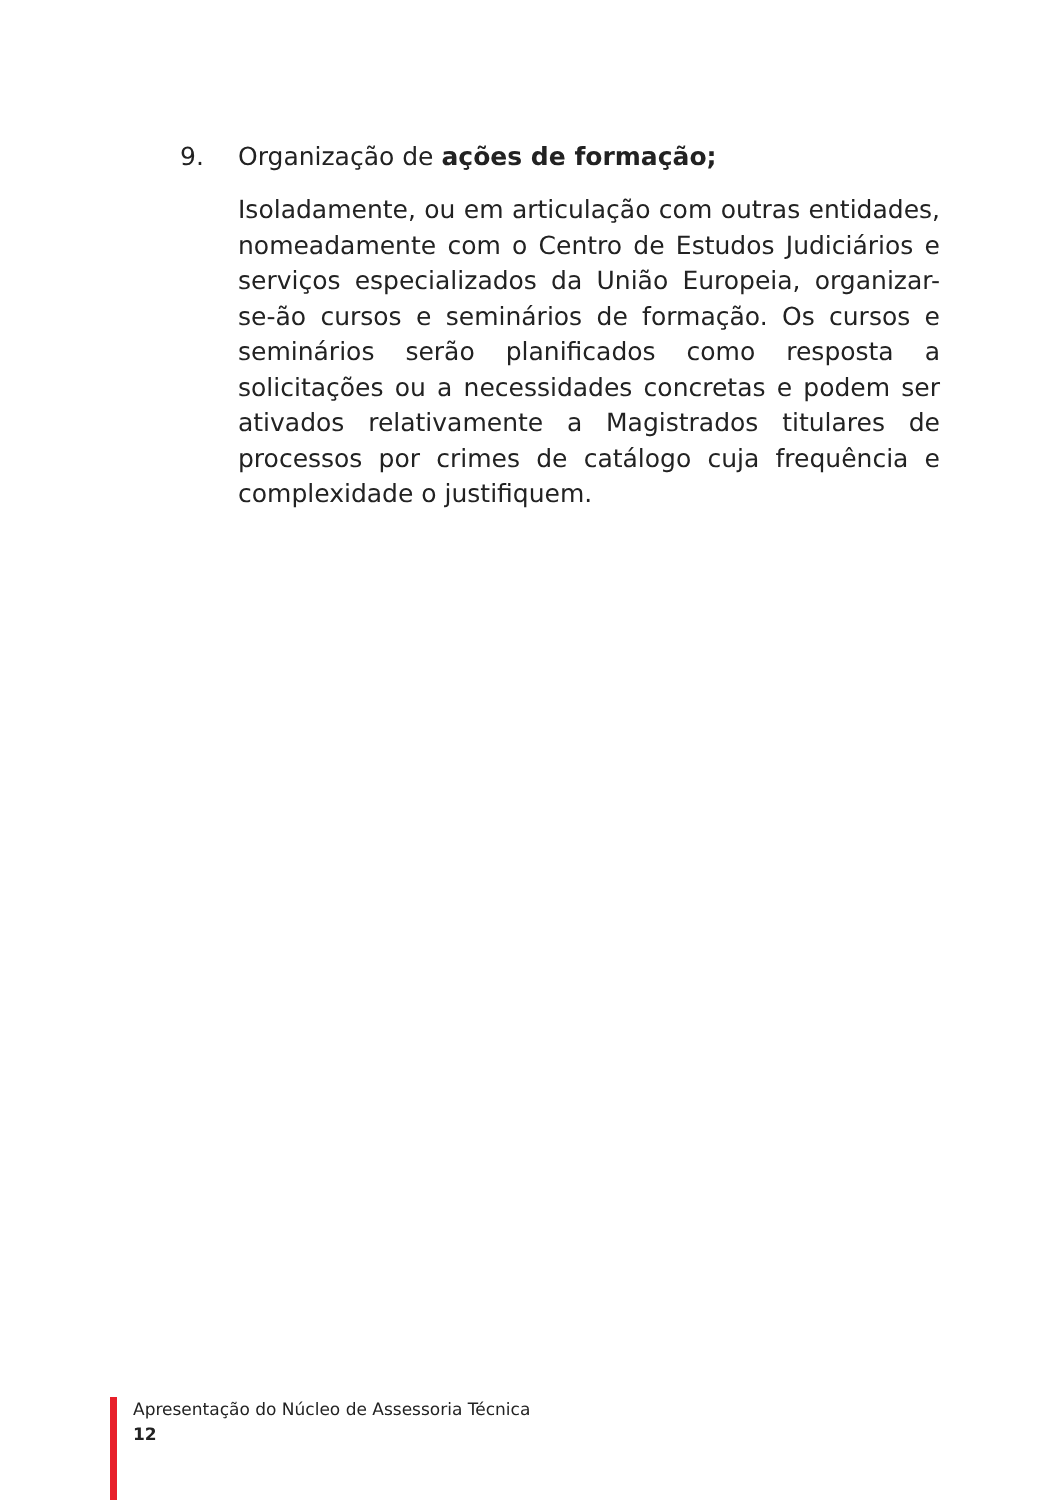9. Organização de ações de formação;
Isoladamente, ou em articulação com outras entidades, nomeadamente com o Centro de Estudos Judiciários e serviços especializados da União Europeia, organizar-se-ão cursos e seminários de formação. Os cursos e seminários serão planificados como resposta a solicitações ou a necessidades concretas e podem ser ativados relativamente a Magistrados titulares de processos por crimes de catálogo cuja frequência e complexidade o justifiquem.
Apresentação do Núcleo de Assessoria Técnica
12